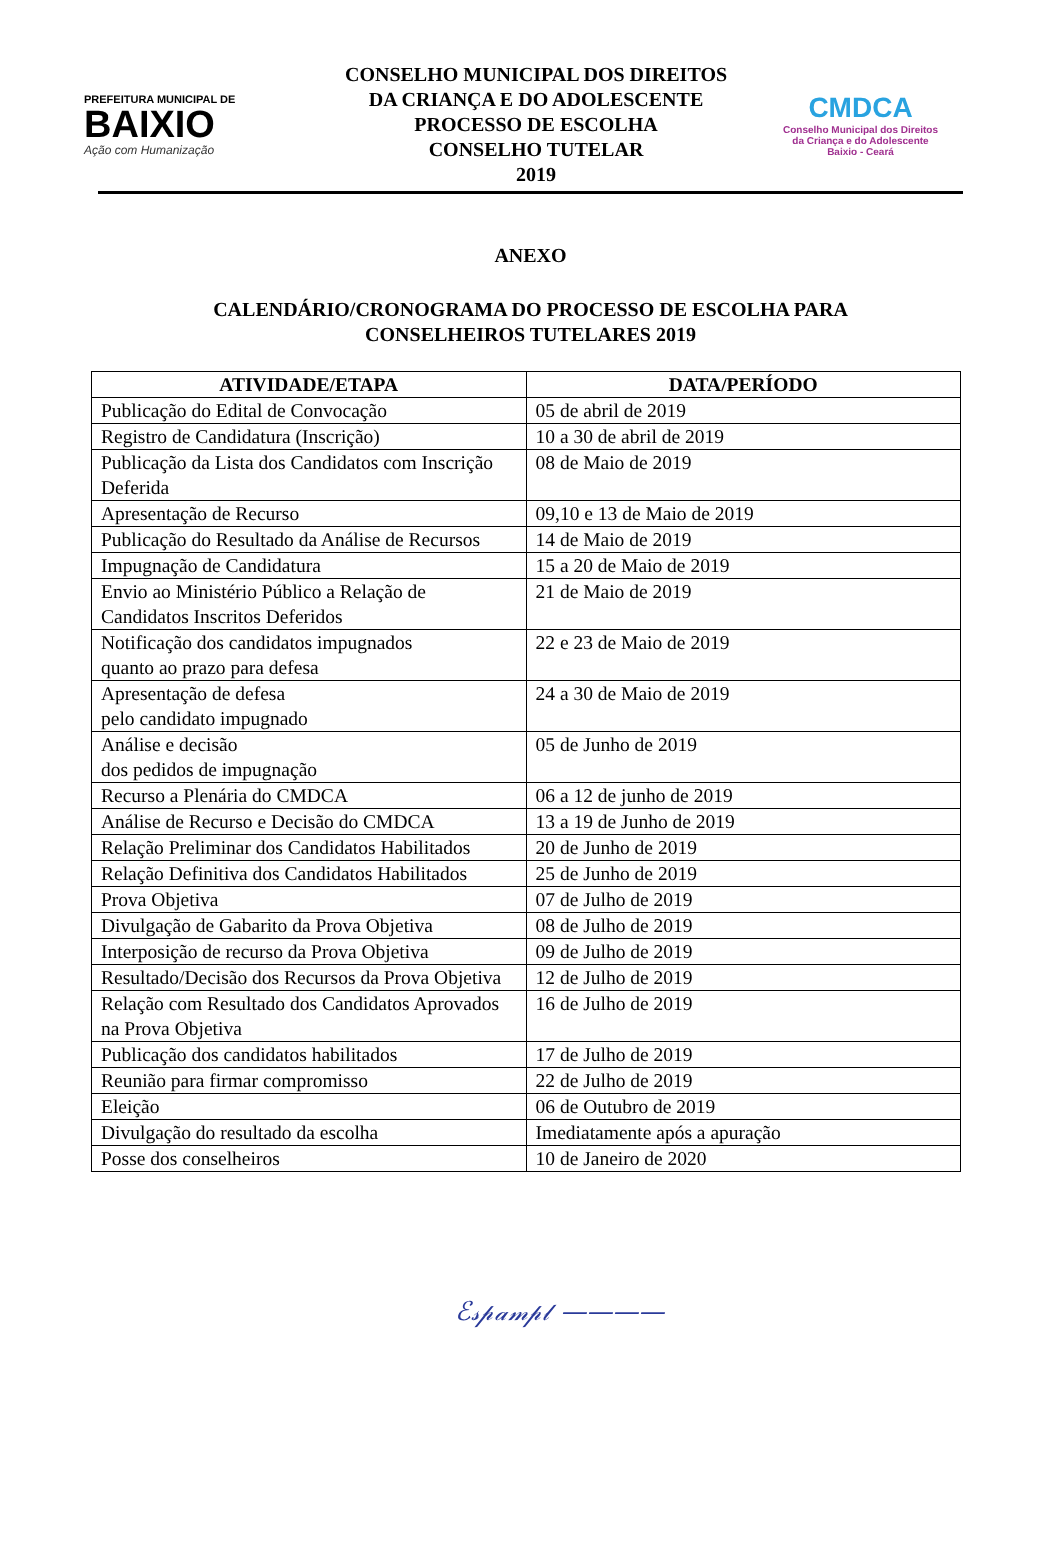PREFEITURA MUNICIPAL DE
BAIXIO
Ação com Humanização
CONSELHO MUNICIPAL DOS DIREITOS
DA CRIANÇA E DO ADOLESCENTE
PROCESSO DE ESCOLHA
CONSELHO TUTELAR
2019
CMDCA
Conselho Municipal dos Direitos
da Criança e do Adolescente
Baixio - Ceará
ANEXO
CALENDÁRIO/CRONOGRAMA DO PROCESSO DE ESCOLHA PARA
CONSELHEIROS TUTELARES 2019
| ATIVIDADE/ETAPA | DATA/PERÍODO |
| --- | --- |
| Publicação do Edital de Convocação | 05 de abril de 2019 |
| Registro de Candidatura (Inscrição) | 10 a 30 de abril de 2019 |
| Publicação da Lista dos Candidatos com Inscrição Deferida | 08 de Maio de 2019 |
| Apresentação de Recurso | 09,10 e 13 de Maio de 2019 |
| Publicação do Resultado da Análise de Recursos | 14 de Maio de 2019 |
| Impugnação de Candidatura | 15 a 20 de Maio de 2019 |
| Envio ao Ministério Público a Relação de Candidatos Inscritos Deferidos | 21 de Maio de 2019 |
| Notificação dos candidatos impugnados quanto ao prazo para defesa | 22 e 23 de Maio de 2019 |
| Apresentação de defesa pelo candidato impugnado | 24 a 30 de Maio de 2019 |
| Análise e decisão dos pedidos de impugnação | 05 de Junho de 2019 |
| Recurso a Plenária do CMDCA | 06 a 12 de junho de 2019 |
| Análise de Recurso e Decisão do CMDCA | 13 a 19 de Junho de 2019 |
| Relação Preliminar dos Candidatos Habilitados | 20 de Junho de 2019 |
| Relação Definitiva dos Candidatos Habilitados | 25 de Junho de 2019 |
| Prova Objetiva | 07 de Julho de 2019 |
| Divulgação de Gabarito da Prova Objetiva | 08 de Julho de 2019 |
| Interposição de recurso da Prova Objetiva | 09 de Julho de 2019 |
| Resultado/Decisão dos Recursos da Prova Objetiva | 12 de Julho de 2019 |
| Relação com Resultado dos Candidatos Aprovados na Prova Objetiva | 16 de Julho de 2019 |
| Publicação dos candidatos habilitados | 17 de Julho de 2019 |
| Reunião para firmar compromisso | 22 de Julho de 2019 |
| Eleição | 06 de Outubro de 2019 |
| Divulgação do resultado da escolha | Imediatamente após a apuração |
| Posse dos conselheiros | 10 de Janeiro de 2020 |
ℰ𝓈𝓅𝒶𝓂𝓅𝓁 ————